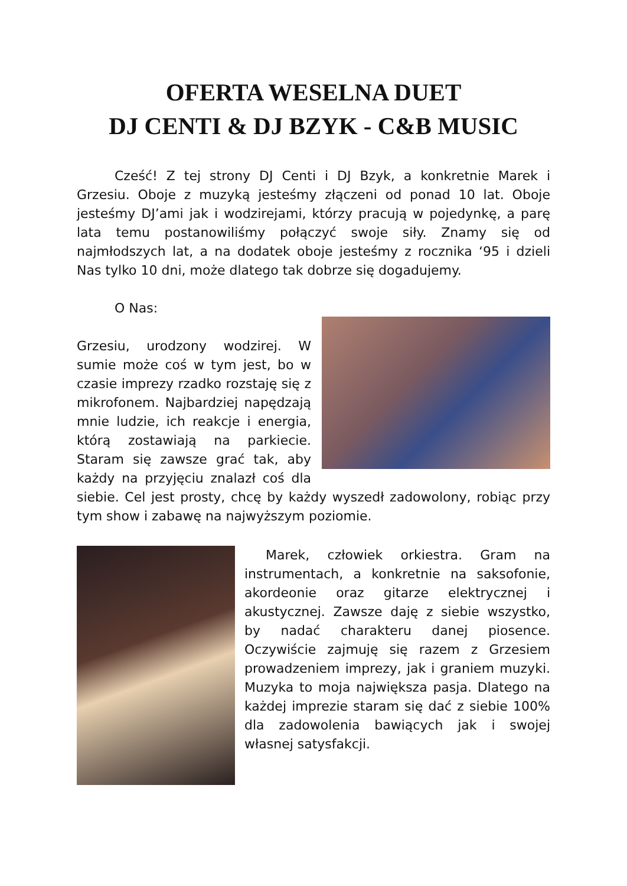OFERTA WESELNA DUET
DJ CENTI & DJ BZYK - C&B MUSIC
Cześć! Z tej strony DJ Centi i DJ Bzyk, a konkretnie Marek i Grzesiu. Oboje z muzyką jesteśmy złączeni od ponad 10 lat. Oboje jesteśmy DJ’ami jak i wodzirejami, którzy pracują w pojedynkę, a parę lata temu postanowiliśmy połączyć swoje siły. Znamy się od najmłodszych lat, a na dodatek oboje jesteśmy z rocznika ‘95 i dzieli Nas tylko 10 dni, może dlatego tak dobrze się dogadujemy.
O Nas:
Grzesiu, urodzony wodzirej. W sumie może coś w tym jest, bo w czasie imprezy rzadko rozstaję się z mikrofonem. Najbardziej napędzają mnie ludzie, ich reakcje i energia, którą zostawiają na parkiecie. Staram się zawsze grać tak, aby każdy na przyjęciu znalazł coś dla siebie. Cel jest prosty, chcę by każdy wyszedł zadowolony, robiąc przy tym show i zabawę na najwyższym poziomie.
Marek, człowiek orkiestra. Gram na instrumentach, a konkretnie na saksofonie, akordeonie oraz gitarze elektrycznej i akustycznej. Zawsze daję z siebie wszystko, by nadać charakteru danej piosence. Oczywiście zajmuję się razem z Grzesiem prowadzeniem imprezy, jak i graniem muzyki. Muzyka to moja największa pasja. Dlatego na każdej imprezie staram się dać z siebie 100% dla zadowolenia bawiących jak i swojej własnej satysfakcji.